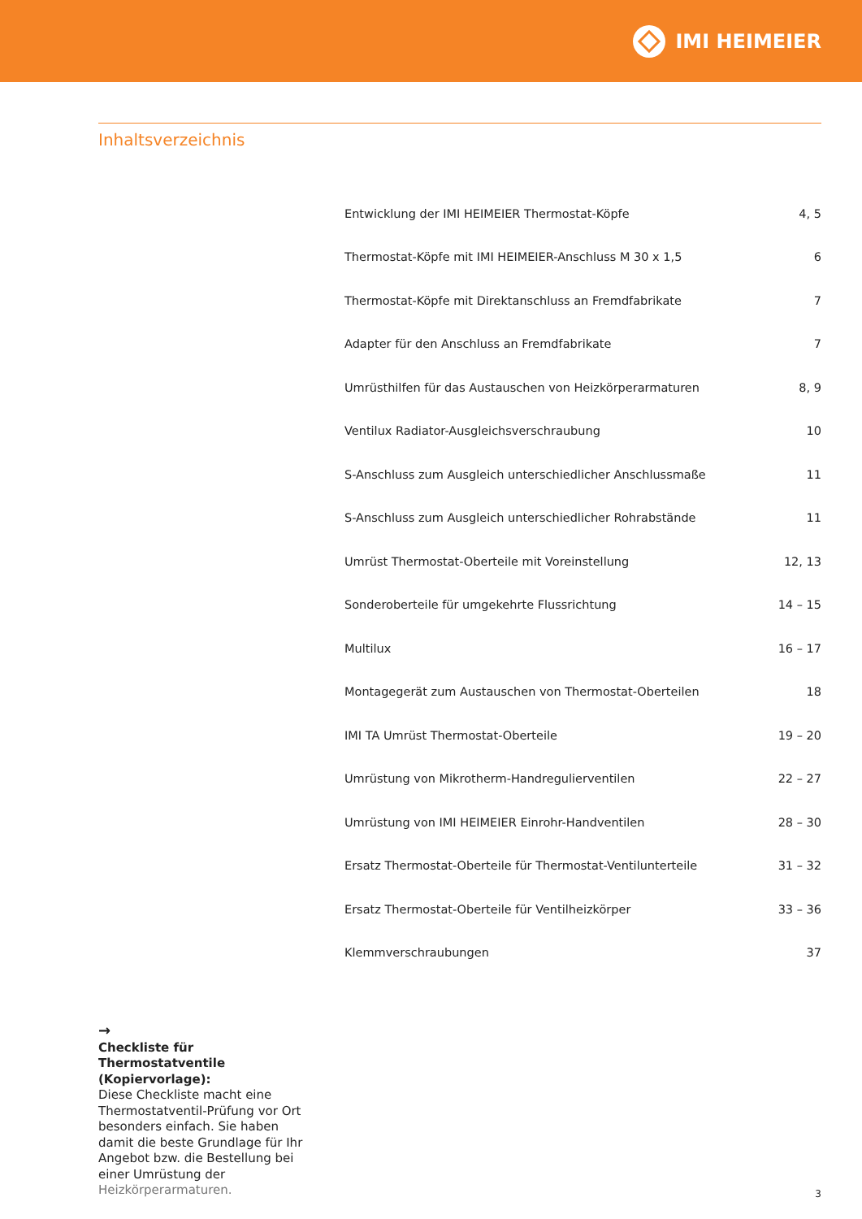IMI HEIMEIER
Inhaltsverzeichnis
| Entwicklung der IMI HEIMEIER Thermostat-Köpfe | 4, 5 |
| Thermostat-Köpfe mit IMI HEIMEIER-Anschluss M 30 x 1,5 | 6 |
| Thermostat-Köpfe mit Direktanschluss an Fremdfabrikate | 7 |
| Adapter für den Anschluss an Fremdfabrikate | 7 |
| Umrüsthilfen für das Austauschen von Heizkörperarmaturen | 8, 9 |
| Ventilux Radiator-Ausgleichsverschraubung | 10 |
| S-Anschluss zum Ausgleich unterschiedlicher Anschlussmaße | 11 |
| S-Anschluss zum Ausgleich unterschiedlicher Rohrabstände | 11 |
| Umrüst Thermostat-Oberteile mit Voreinstellung | 12, 13 |
| Sonderoberteile für umgekehrte Flussrichtung | 14 – 15 |
| Multilux | 16 – 17 |
| Montagegerät zum Austauschen von Thermostat-Oberteilen | 18 |
| IMI TA Umrüst Thermostat-Oberteile | 19 – 20 |
| Umrüstung von Mikrotherm-Handregulierventilen | 22 – 27 |
| Umrüstung von IMI HEIMEIER Einrohr-Handventilen | 28 – 30 |
| Ersatz Thermostat-Oberteile für Thermostat-Ventilunterteile | 31 – 32 |
| Ersatz Thermostat-Oberteile für Ventilheizkörper | 33 – 36 |
| Klemmverschraubungen | 37 |
→
Checkliste für Thermostatventile (Kopiervorlage):
Diese Checkliste macht eine Thermostatventil-Prüfung vor Ort besonders einfach. Sie haben damit die beste Grundlage für Ihr Angebot bzw. die Bestellung bei einer Umrüstung der Heizkörperarmaturen.
3